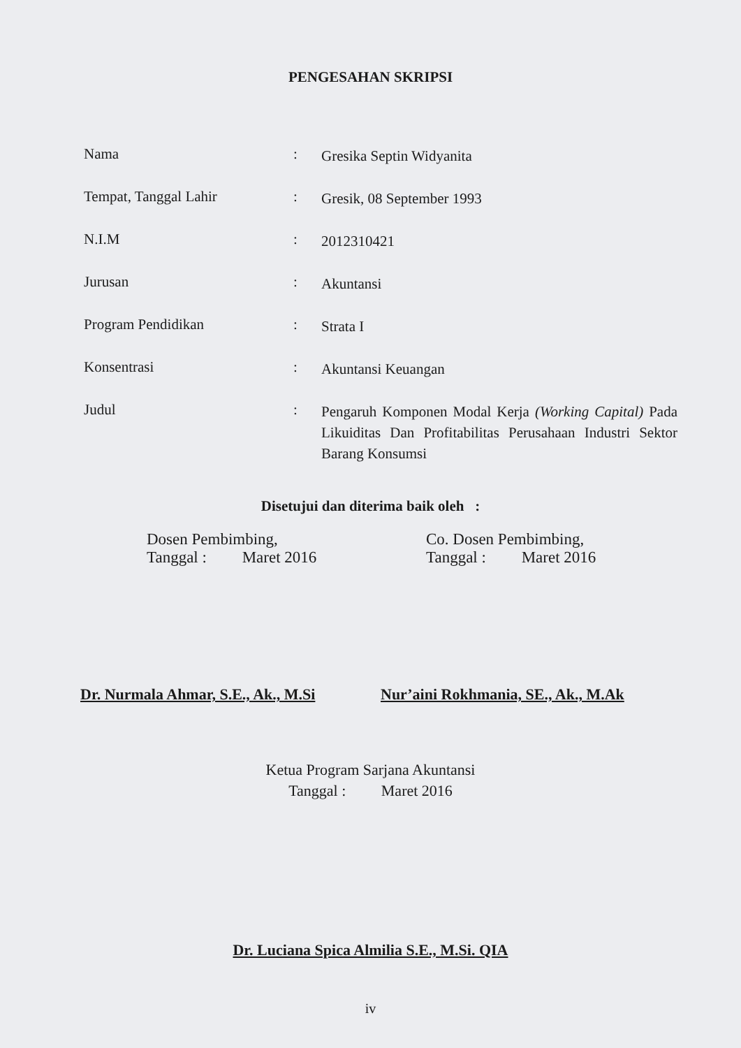PENGESAHAN SKRIPSI
Nama :
Gresika Septin Widyanita
Tempat, Tanggal Lahir :
Gresik, 08 September 1993
N.I.M :
2012310421
Jurusan :
Akuntansi
Program Pendidikan :
Strata I
Konsentrasi :
Akuntansi Keuangan
Judul :
Pengaruh Komponen Modal Kerja (Working Capital) Pada Likuiditas Dan Profitabilitas Perusahaan Industri Sektor Barang Konsumsi
Disetujui dan diterima baik oleh :
Dosen Pembimbing,
Tanggal : Maret 2016
Co. Dosen Pembimbing,
Tanggal : Maret 2016
Dr. Nurmala Ahmar, S.E., Ak., M.Si
Nur’aini Rokhmania, SE., Ak., M.Ak
Ketua Program Sarjana Akuntansi
Tanggal : Maret 2016
Dr. Luciana Spica Almilia S.E., M.Si. QIA
iv